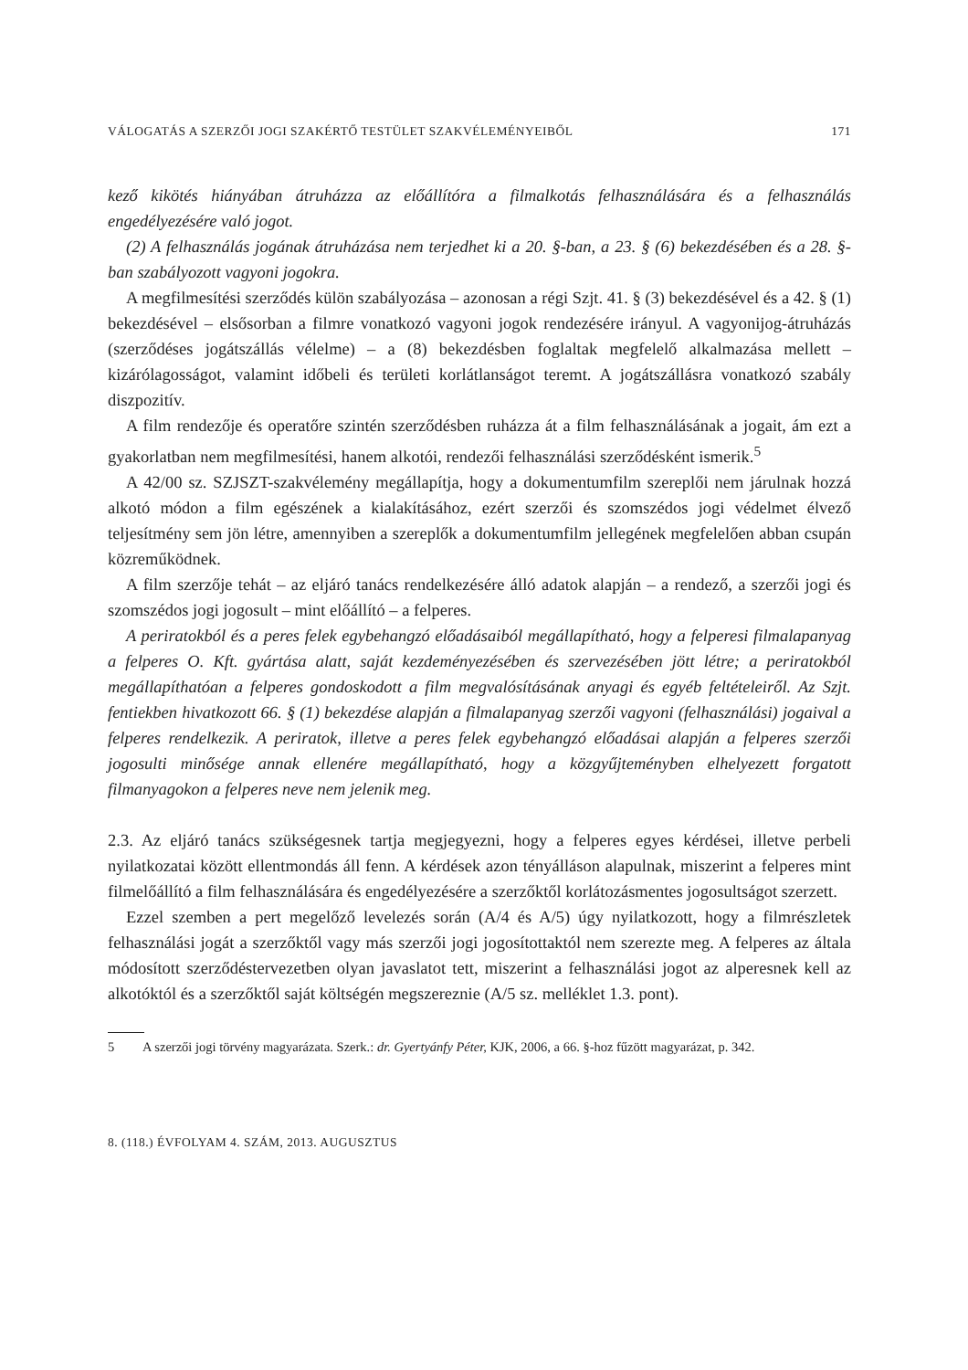VÁLOGATÁS A SZERZŐI JOGI SZAKÉRTŐ TESTÜLET SZAKVÉLEMÉNYEIBŐL 171
kező kikötés hiányában átruházza az előállítóra a filmalkotás felhasználására és a felhasználás engedélyezésére való jogot.
(2) A felhasználás jogának átruházása nem terjedhet ki a 20. §-ban, a 23. § (6) bekezdésében és a 28. §-ban szabályozott vagyoni jogokra.
A megfilmesítési szerződés külön szabályozása – azonosan a régi Szjt. 41. § (3) bekezdésével és a 42. § (1) bekezdésével – elsősorban a filmre vonatkozó vagyoni jogok rendezésére irányul. A vagyonijog-átruházás (szerződéses jogátszállás vélelme) – a (8) bekezdésben foglaltak megfelelő alkalmazása mellett – kizárólagosságot, valamint időbeli és területi korlátlanságot teremt. A jogátszállásra vonatkozó szabály diszpozitív.
A film rendezője és operatőre szintén szerződésben ruházza át a film felhasználásának a jogait, ám ezt a gyakorlatban nem megfilmesítési, hanem alkotói, rendezői felhasználási szerződésként ismerik.<sup>5</sup>
A 42/00 sz. SZJSZT-szakvélemény megállapítja, hogy a dokumentumfilm szereplői nem járulnak hozzá alkotó módon a film egészének a kialakításához, ezért szerzői és szomszédos jogi védelmet élvező teljesítmény sem jön létre, amennyiben a szereplők a dokumentumfilm jellegének megfelelően abban csupán közreműködnek.
A film szerzője tehát – az eljáró tanács rendelkezésére álló adatok alapján – a rendező, a szerzői jogi és szomszédos jogi jogosult – mint előállító – a felperes.
A periratokból és a peres felek egybehangzó előadásaiból megállapítható, hogy a felperesi filmalapanyag a felperes O. Kft. gyártása alatt, saját kezdeményezésében és szervezésében jött létre; a periratokból megállapíthatóan a felperes gondoskodott a film megvalósításának anyagi és egyéb feltételeiről. Az Szjt. fentiekben hivatkozott 66. § (1) bekezdése alapján a filmalapanyag szerzői vagyoni (felhasználási) jogaival a felperes rendelkezik. A periratok, illetve a peres felek egybehangzó előadásai alapján a felperes szerzői jogosulti minősége annak ellenére megállapítható, hogy a közgyűjteményben elhelyezett forgatott filmanyagokon a felperes neve nem jelenik meg.
2.3. Az eljáró tanács szükségesnek tartja megjegyezni, hogy a felperes egyes kérdései, illetve perbeli nyilatkozatai között ellentmondás áll fenn. A kérdések azon tényálláson alapulnak, miszerint a felperes mint filmelőállító a film felhasználására és engedélyezésére a szerzőktől korlátozásmentes jogosultságot szerzett.
Ezzel szemben a pert megelőző levelezés során (A/4 és A/5) úgy nyilatkozott, hogy a filmrészletek felhasználási jogát a szerzőktől vagy más szerzői jogi jogosítottaktól nem szerezte meg. A felperes az általa módosított szerződéstervezetben olyan javaslatot tett, miszerint a felhasználási jogot az alperesnek kell az alkotóktól és a szerzőktől saját költségén megszereznie (A/5 sz. melléklet 1.3. pont).
5 A szerzői jogi törvény magyarázata. Szerk.: dr. Gyertyánfy Péter, KJK, 2006, a 66. §-hoz fűzött magyarázat, p. 342.
8. (118.) ÉVFOLYAM 4. SZÁM, 2013. AUGUSZTUS